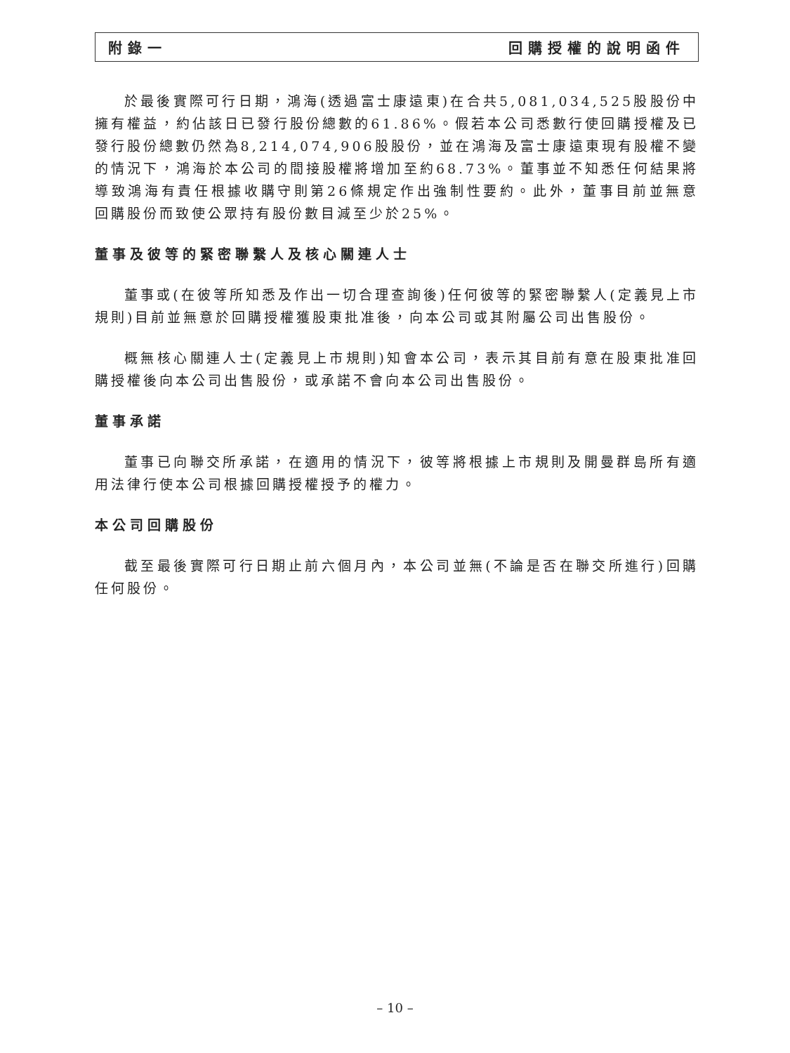附錄一 回購授權的說明函件
於最後實際可行日期，鴻海(透過富士康遠東)在合共5,081,034,525股股份中擁有權益，約佔該日已發行股份總數的61.86%。假若本公司悉數行使回購授權及已發行股份總數仍然為8,214,074,906股股份，並在鴻海及富士康遠東現有股權不變的情況下，鴻海於本公司的間接股權將增加至約68.73%。董事並不知悉任何結果將導致鴻海有責任根據收購守則第26條規定作出強制性要約。此外，董事目前並無意回購股份而致使公眾持有股份數目減至少於25%。
董事及彼等的緊密聯繫人及核心關連人士
董事或(在彼等所知悉及作出一切合理查詢後)任何彼等的緊密聯繫人(定義見上市規則)目前並無意於回購授權獲股東批准後，向本公司或其附屬公司出售股份。
概無核心關連人士(定義見上市規則)知會本公司，表示其目前有意在股東批准回購授權後向本公司出售股份，或承諾不會向本公司出售股份。
董事承諾
董事已向聯交所承諾，在適用的情況下，彼等將根據上市規則及開曼群島所有適用法律行使本公司根據回購授權授予的權力。
本公司回購股份
截至最後實際可行日期止前六個月內，本公司並無(不論是否在聯交所進行)回購任何股份。
– 10 –